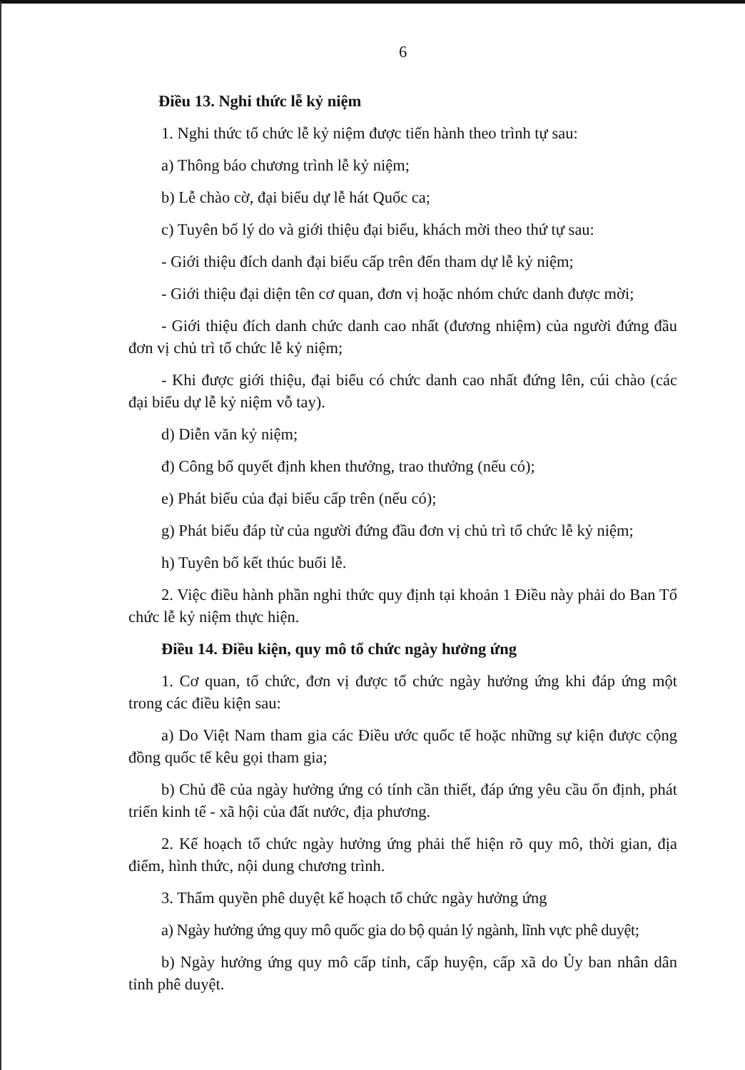6
Điều 13. Nghi thức lễ kỷ niệm
1. Nghi thức tổ chức lễ kỷ niệm được tiến hành theo trình tự sau:
a) Thông báo chương trình lễ kỷ niệm;
b) Lễ chào cờ, đại biểu dự lễ hát Quốc ca;
c) Tuyên bố lý do và giới thiệu đại biểu, khách mời theo thứ tự sau:
- Giới thiệu đích danh đại biểu cấp trên đến tham dự lễ kỷ niệm;
- Giới thiệu đại diện tên cơ quan, đơn vị hoặc nhóm chức danh được mời;
- Giới thiệu đích danh chức danh cao nhất (đương nhiệm) của người đứng đầu đơn vị chủ trì tổ chức lễ kỷ niệm;
- Khi được giới thiệu, đại biểu có chức danh cao nhất đứng lên, cúi chào (các đại biểu dự lễ kỷ niệm vỗ tay).
d) Diễn văn kỷ niệm;
đ) Công bố quyết định khen thưởng, trao thưởng (nếu có);
e) Phát biểu của đại biểu cấp trên (nếu có);
g) Phát biểu đáp từ của người đứng đầu đơn vị chủ trì tổ chức lễ kỷ niệm;
h) Tuyên bố kết thúc buổi lễ.
2. Việc điều hành phần nghi thức quy định tại khoản 1 Điều này phải do Ban Tổ chức lễ kỷ niệm thực hiện.
Điều 14. Điều kiện, quy mô tổ chức ngày hưởng ứng
1. Cơ quan, tổ chức, đơn vị được tổ chức ngày hưởng ứng khi đáp ứng một trong các điều kiện sau:
a) Do Việt Nam tham gia các Điều ước quốc tế hoặc những sự kiện được cộng đồng quốc tế kêu gọi tham gia;
b) Chủ đề của ngày hưởng ứng có tính cần thiết, đáp ứng yêu cầu ổn định, phát triển kinh tế - xã hội của đất nước, địa phương.
2. Kế hoạch tổ chức ngày hưởng ứng phải thể hiện rõ quy mô, thời gian, địa điểm, hình thức, nội dung chương trình.
3. Thẩm quyền phê duyệt kế hoạch tổ chức ngày hưởng ứng
a) Ngày hưởng ứng quy mô quốc gia do bộ quản lý ngành, lĩnh vực phê duyệt;
b) Ngày hưởng ứng quy mô cấp tỉnh, cấp huyện, cấp xã do Ủy ban nhân dân tỉnh phê duyệt.